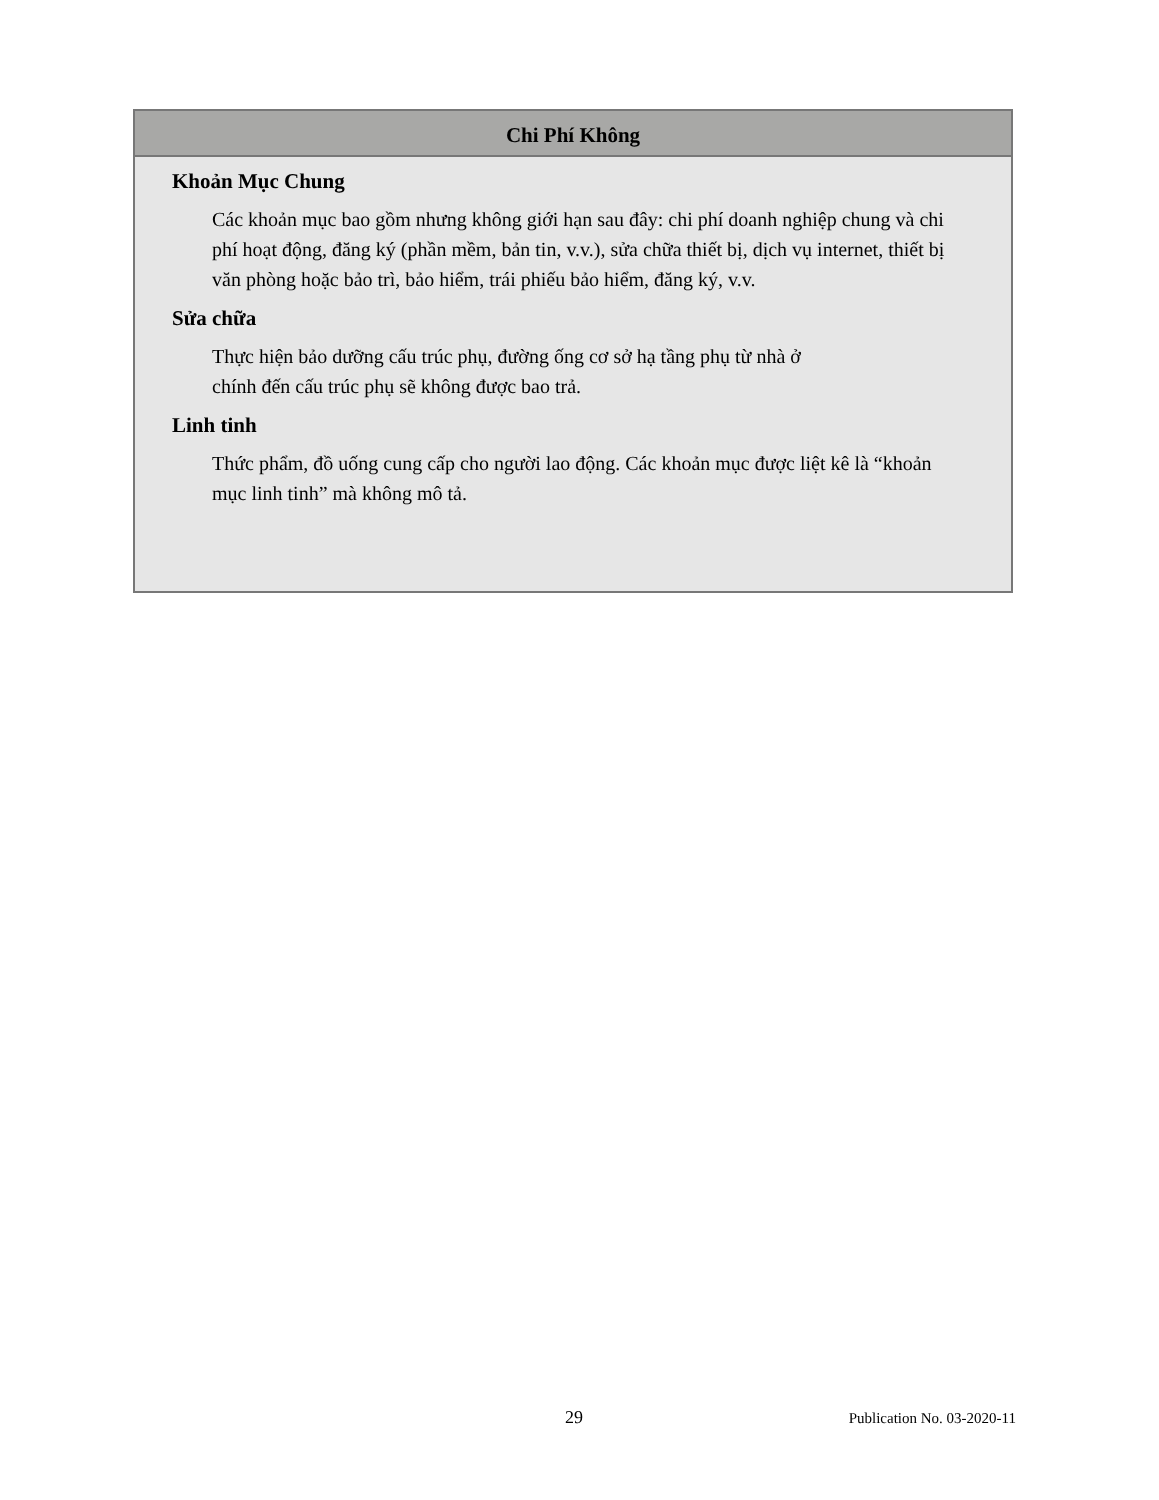Chi Phí Không
Khoản Mục Chung
Các khoản mục bao gồm nhưng không giới hạn sau đây: chi phí doanh nghiệp chung và chi phí hoạt động, đăng ký (phần mềm, bản tin, v.v.), sửa chữa thiết bị, dịch vụ internet, thiết bị văn phòng hoặc bảo trì, bảo hiểm, trái phiếu bảo hiểm, đăng ký, v.v.
Sửa chữa
Thực hiện bảo dưỡng cấu trúc phụ, đường ống cơ sở hạ tầng phụ từ nhà ở
chính đến cấu trúc phụ sẽ không được bao trả.
Linh tinh
Thức phẩm, đồ uống cung cấp cho người lao động. Các khoản mục được liệt kê là “khoản mục linh tinh” mà không mô tả.
29 Publication No. 03-2020-11